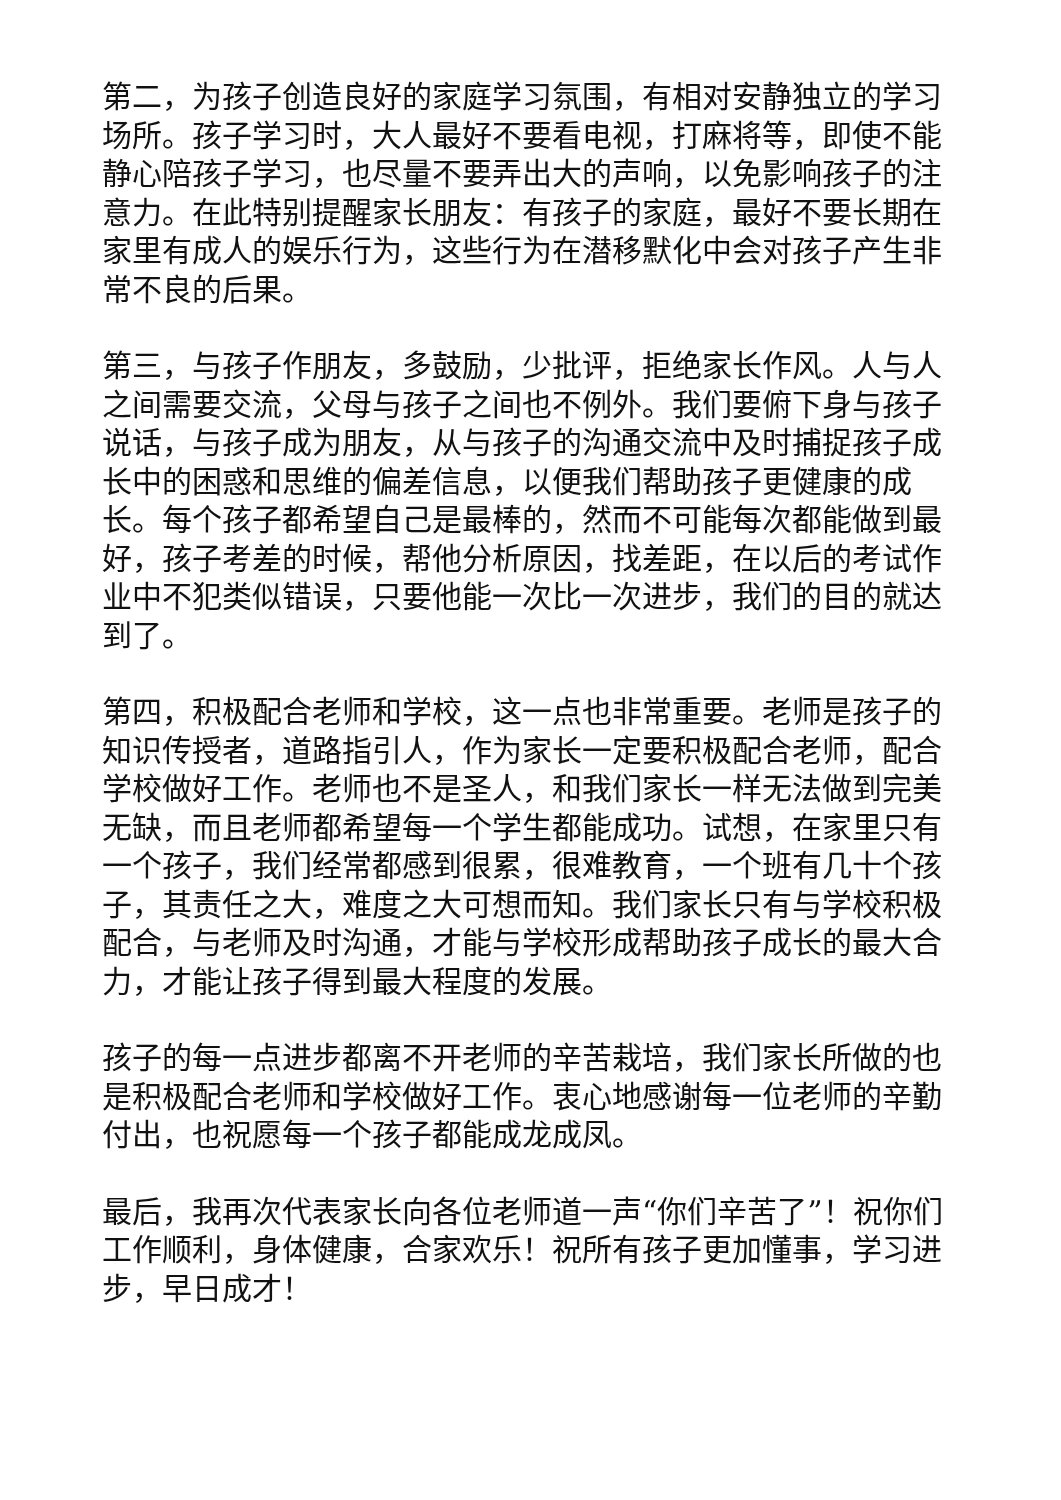第二，为孩子创造良好的家庭学习氛围，有相对安静独立的学习场所。孩子学习时，大人最好不要看电视，打麻将等，即使不能静心陪孩子学习，也尽量不要弄出大的声响，以免影响孩子的注意力。在此特别提醒家长朋友：有孩子的家庭，最好不要长期在家里有成人的娱乐行为，这些行为在潜移默化中会对孩子产生非常不良的后果。
第三，与孩子作朋友，多鼓励，少批评，拒绝家长作风。人与人之间需要交流，父母与孩子之间也不例外。我们要俯下身与孩子说话，与孩子成为朋友，从与孩子的沟通交流中及时捕捉孩子成长中的困惑和思维的偏差信息，以便我们帮助孩子更健康的成长。每个孩子都希望自己是最棒的，然而不可能每次都能做到最好，孩子考差的时候，帮他分析原因，找差距，在以后的考试作业中不犯类似错误，只要他能一次比一次进步，我们的目的就达到了。
第四，积极配合老师和学校，这一点也非常重要。老师是孩子的知识传授者，道路指引人，作为家长一定要积极配合老师，配合学校做好工作。老师也不是圣人，和我们家长一样无法做到完美无缺，而且老师都希望每一个学生都能成功。试想，在家里只有一个孩子，我们经常都感到很累，很难教育，一个班有几十个孩子，其责任之大，难度之大可想而知。我们家长只有与学校积极配合，与老师及时沟通，才能与学校形成帮助孩子成长的最大合力，才能让孩子得到最大程度的发展。
孩子的每一点进步都离不开老师的辛苦栽培，我们家长所做的也是积极配合老师和学校做好工作。衷心地感谢每一位老师的辛勤付出，也祝愿每一个孩子都能成龙成凤。
最后，我再次代表家长向各位老师道一声“你们辛苦了”！祝你们工作顺利，身体健康，合家欢乐！祝所有孩子更加懂事，学习进步，早日成才！